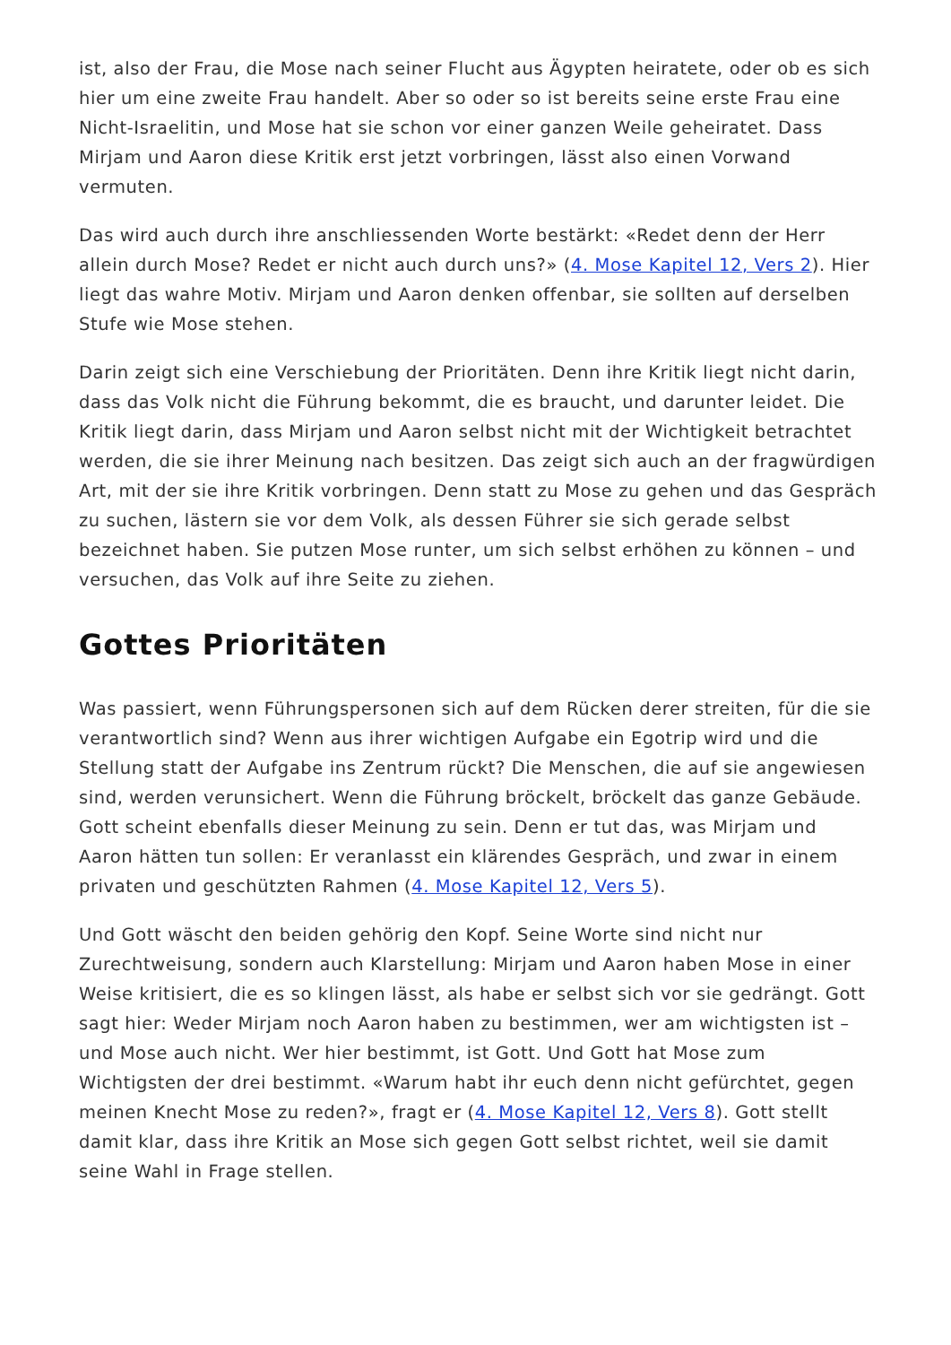ist, also der Frau, die Mose nach seiner Flucht aus Ägypten heiratete, oder ob es sich hier um eine zweite Frau handelt. Aber so oder so ist bereits seine erste Frau eine Nicht-Israelitin, und Mose hat sie schon vor einer ganzen Weile geheiratet. Dass Mirjam und Aaron diese Kritik erst jetzt vorbringen, lässt also einen Vorwand vermuten.
Das wird auch durch ihre anschliessenden Worte bestärkt: «Redet denn der Herr allein durch Mose? Redet er nicht auch durch uns?» (4. Mose Kapitel 12, Vers 2). Hier liegt das wahre Motiv. Mirjam und Aaron denken offenbar, sie sollten auf derselben Stufe wie Mose stehen.
Darin zeigt sich eine Verschiebung der Prioritäten. Denn ihre Kritik liegt nicht darin, dass das Volk nicht die Führung bekommt, die es braucht, und darunter leidet. Die Kritik liegt darin, dass Mirjam und Aaron selbst nicht mit der Wichtigkeit betrachtet werden, die sie ihrer Meinung nach besitzen. Das zeigt sich auch an der fragwürdigen Art, mit der sie ihre Kritik vorbringen. Denn statt zu Mose zu gehen und das Gespräch zu suchen, lästern sie vor dem Volk, als dessen Führer sie sich gerade selbst bezeichnet haben. Sie putzen Mose runter, um sich selbst erhöhen zu können – und versuchen, das Volk auf ihre Seite zu ziehen.
Gottes Prioritäten
Was passiert, wenn Führungspersonen sich auf dem Rücken derer streiten, für die sie verantwortlich sind? Wenn aus ihrer wichtigen Aufgabe ein Egotrip wird und die Stellung statt der Aufgabe ins Zentrum rückt? Die Menschen, die auf sie angewiesen sind, werden verunsichert. Wenn die Führung bröckelt, bröckelt das ganze Gebäude. Gott scheint ebenfalls dieser Meinung zu sein. Denn er tut das, was Mirjam und Aaron hätten tun sollen: Er veranlasst ein klärendes Gespräch, und zwar in einem privaten und geschützten Rahmen (4. Mose Kapitel 12, Vers 5).
Und Gott wäscht den beiden gehörig den Kopf. Seine Worte sind nicht nur Zurechtweisung, sondern auch Klarstellung: Mirjam und Aaron haben Mose in einer Weise kritisiert, die es so klingen lässt, als habe er selbst sich vor sie gedrängt. Gott sagt hier: Weder Mirjam noch Aaron haben zu bestimmen, wer am wichtigsten ist – und Mose auch nicht. Wer hier bestimmt, ist Gott. Und Gott hat Mose zum Wichtigsten der drei bestimmt. «Warum habt ihr euch denn nicht gefürchtet, gegen meinen Knecht Mose zu reden?», fragt er (4. Mose Kapitel 12, Vers 8). Gott stellt damit klar, dass ihre Kritik an Mose sich gegen Gott selbst richtet, weil sie damit seine Wahl in Frage stellen.